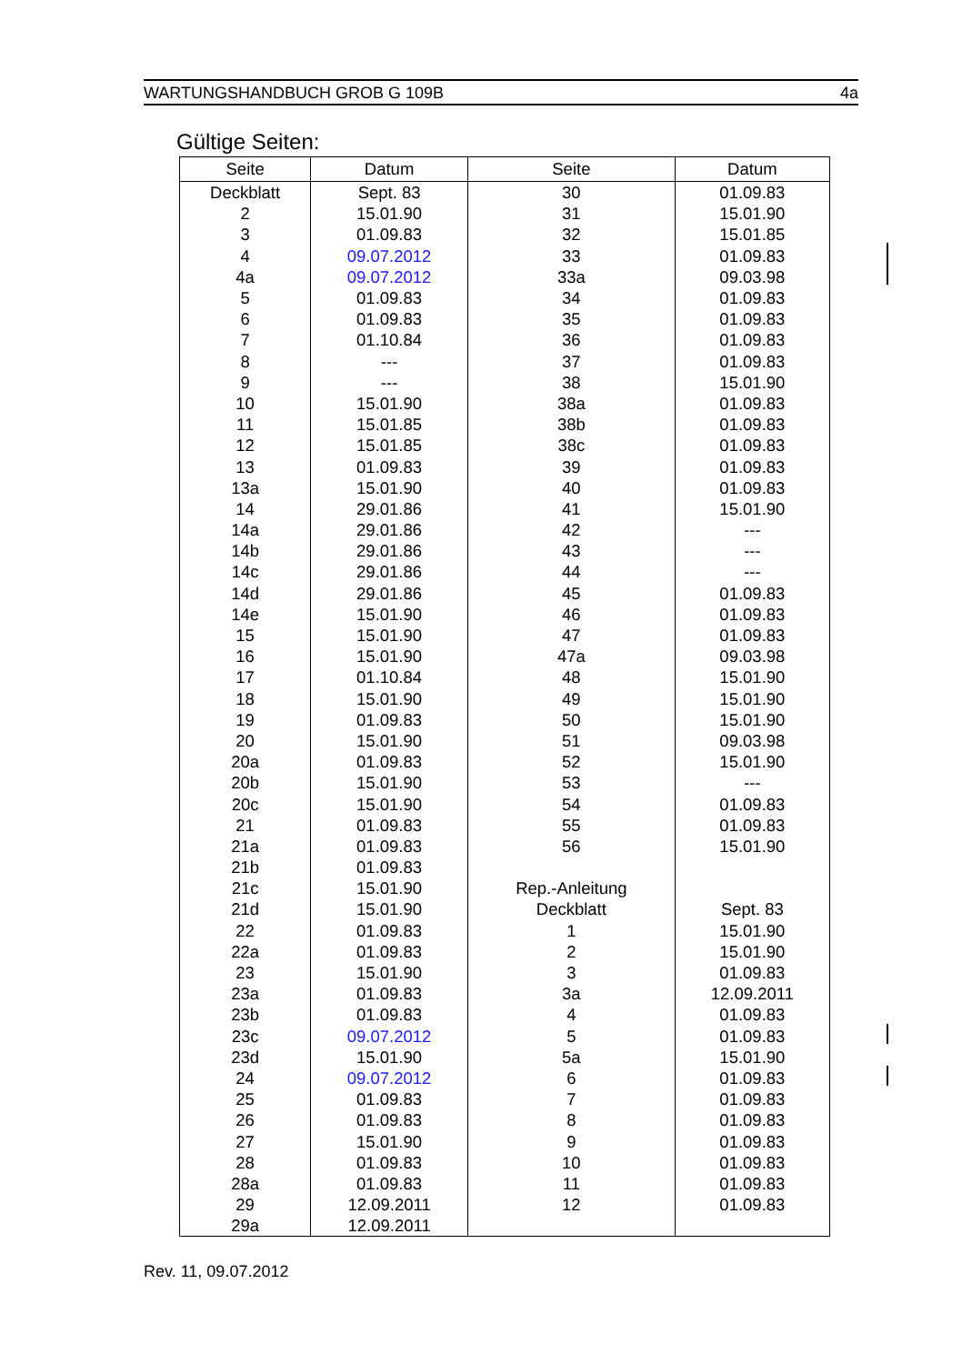WARTUNGSHANDBUCH GROB G 109B 4a
Gültige Seiten:
| Seite | Datum | Seite | Datum |
| --- | --- | --- | --- |
| Deckblatt | Sept. 83 | 30 | 01.09.83 |
| 2 | 15.01.90 | 31 | 15.01.90 |
| 3 | 01.09.83 | 32 | 15.01.85 |
| 4 | 09.07.2012 | 33 | 01.09.83 |
| 4a | 09.07.2012 | 33a | 09.03.98 |
| 5 | 01.09.83 | 34 | 01.09.83 |
| 6 | 01.09.83 | 35 | 01.09.83 |
| 7 | 01.10.84 | 36 | 01.09.83 |
| 8 | --- | 37 | 01.09.83 |
| 9 | --- | 38 | 15.01.90 |
| 10 | 15.01.90 | 38a | 01.09.83 |
| 11 | 15.01.85 | 38b | 01.09.83 |
| 12 | 15.01.85 | 38c | 01.09.83 |
| 13 | 01.09.83 | 39 | 01.09.83 |
| 13a | 15.01.90 | 40 | 01.09.83 |
| 14 | 29.01.86 | 41 | 15.01.90 |
| 14a | 29.01.86 | 42 | --- |
| 14b | 29.01.86 | 43 | --- |
| 14c | 29.01.86 | 44 | --- |
| 14d | 29.01.86 | 45 | 01.09.83 |
| 14e | 15.01.90 | 46 | 01.09.83 |
| 15 | 15.01.90 | 47 | 01.09.83 |
| 16 | 15.01.90 | 47a | 09.03.98 |
| 17 | 01.10.84 | 48 | 15.01.90 |
| 18 | 15.01.90 | 49 | 15.01.90 |
| 19 | 01.09.83 | 50 | 15.01.90 |
| 20 | 15.01.90 | 51 | 09.03.98 |
| 20a | 01.09.83 | 52 | 15.01.90 |
| 20b | 15.01.90 | 53 | --- |
| 20c | 15.01.90 | 54 | 01.09.83 |
| 21 | 01.09.83 | 55 | 01.09.83 |
| 21a | 01.09.83 | 56 | 15.01.90 |
| 21b | 01.09.83 | | |
| 21c | 15.01.90 | Rep.-Anleitung | |
| 21d | 15.01.90 | Deckblatt | Sept. 83 |
| 22 | 01.09.83 | 1 | 15.01.90 |
| 22a | 01.09.83 | 2 | 15.01.90 |
| 23 | 15.01.90 | 3 | 01.09.83 |
| 23a | 01.09.83 | 3a | 12.09.2011 |
| 23b | 01.09.83 | 4 | 01.09.83 |
| 23c | 09.07.2012 | 5 | 01.09.83 |
| 23d | 15.01.90 | 5a | 15.01.90 |
| 24 | 09.07.2012 | 6 | 01.09.83 |
| 25 | 01.09.83 | 7 | 01.09.83 |
| 26 | 01.09.83 | 8 | 01.09.83 |
| 27 | 15.01.90 | 9 | 01.09.83 |
| 28 | 01.09.83 | 10 | 01.09.83 |
| 28a | 01.09.83 | 11 | 01.09.83 |
| 29 | 12.09.2011 | 12 | 01.09.83 |
| 29a | 12.09.2011 | | |
Rev. 11, 09.07.2012